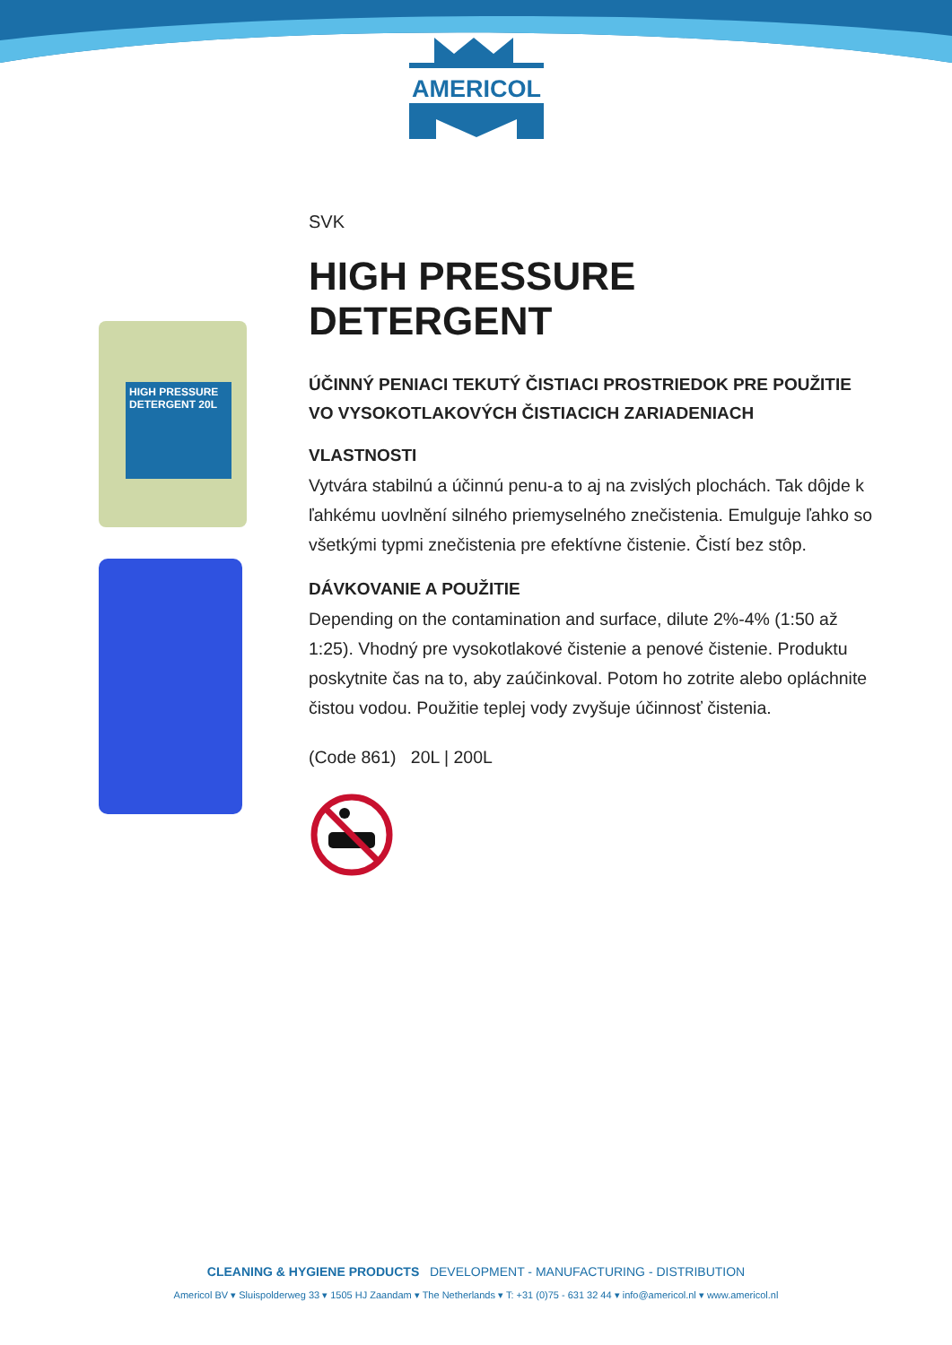AMERICOL
HIGH PRESSURE DETERGENT 20L
SVK
HIGH PRESSURE DETERGENT
ÚČINNÝ PENIACI TEKUTÝ ČISTIACI PROSTRIEDOK PRE POUŽITIE VO VYSOKOTLAKOVÝCH ČISTIACICH ZARIADENIACH
VLASTNOSTI
Vytvára stabilnú a účinnú penu-a to aj na zvislých plochách. Tak dôjde k ľahkému uovlnění silného priemyselného znečistenia. Emulguje ľahko so všetkými typmi znečistenia pre efektívne čistenie. Čistí bez stôp.
DÁVKOVANIE A POUŽITIE
Depending on the contamination and surface, dilute 2%-4% (1:50 až 1:25). Vhodný pre vysokotlakové čistenie a penové čistenie. Produktu poskytnite čas na to, aby zaúčinkoval. Potom ho zotrite alebo opláchnite čistou vodou. Použitie teplej vody zvyšuje účinnosť čistenia.
(Code 861) 20L | 200L
CLEANING & HYGIENE PRODUCTS DEVELOPMENT - MANUFACTURING - DISTRIBUTION
Americol BV ▾ Sluispolderweg 33 ▾ 1505 HJ Zaandam ▾ The Netherlands ▾ T: +31 (0)75 - 631 32 44 ▾ info@americol.nl ▾ www.americol.nl